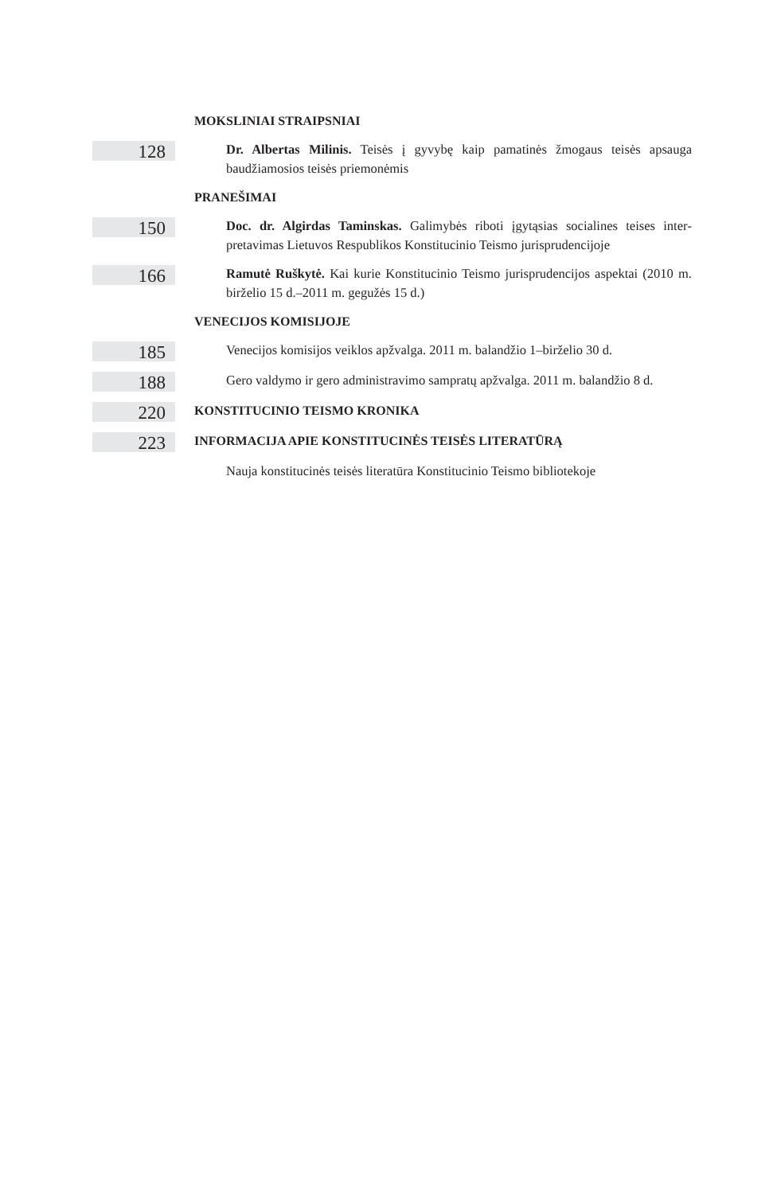MOKSLINIAI STRAIPSNIAI
128
Dr. Albertas Milinis. Teisės į gyvybę kaip pamatinės žmogaus teisės apsauga baudžiamosios teisės priemonėmis
PRANEŠIMAI
150
Doc. dr. Algirdas Taminskas. Galimybės riboti įgytąsias socialines teises inter­pretavimas Lietuvos Respublikos Konstitucinio Teismo jurisprudencijoje
166
Ramutė Ruškytė. Kai kurie Konstitucinio Teismo jurisprudencijos aspektai (2010 m. birželio 15 d.–2011 m. gegužės 15 d.)
VENECIJOS KOMISIJOJE
185
Venecijos komisijos veiklos apžvalga. 2011 m. balandžio 1–birželio 30 d.
188
Gero valdymo ir gero administravimo sampratų apžvalga. 2011 m. balandžio 8 d.
220
KONSTITUCINIO TEISMO KRONIKA
223
INFORMACIJA APIE KONSTITUCINĖS TEISĖS LITERATŪRĄ
Nauja konstitucinės teisės literatūra Konstitucinio Teismo bibliotekoje